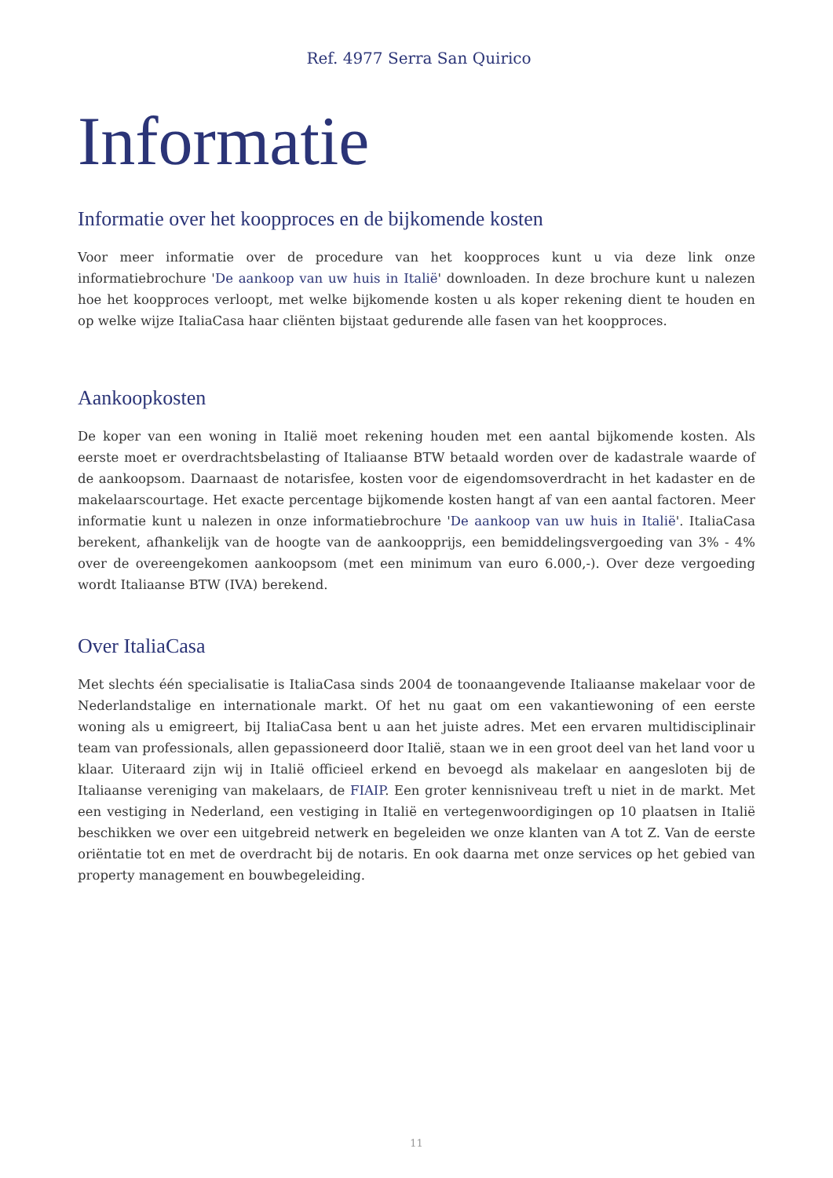Ref. 4977 Serra San Quirico
Informatie
Informatie over het koopproces en de bijkomende kosten
Voor meer informatie over de procedure van het koopproces kunt u via deze link onze informatiebrochure 'De aankoop van uw huis in Italië' downloaden. In deze brochure kunt u nalezen hoe het koopproces verloopt, met welke bijkomende kosten u als koper rekening dient te houden en op welke wijze ItaliaCasa haar cliënten bijstaat gedurende alle fasen van het koopproces.
Aankoopkosten
De koper van een woning in Italië moet rekening houden met een aantal bijkomende kosten. Als eerste moet er overdrachtsbelasting of Italiaanse BTW betaald worden over de kadastrale waarde of de aankoopsom. Daarnaast de notarisfee, kosten voor de eigendomsoverdracht in het kadaster en de makelaarscourtage. Het exacte percentage bijkomende kosten hangt af van een aantal factoren. Meer informatie kunt u nalezen in onze informatiebrochure 'De aankoop van uw huis in Italië'. ItaliaCasa berekent, afhankelijk van de hoogte van de aankoopprijs, een bemiddelingsvergoeding van 3% - 4% over de overeengekomen aankoopsom (met een minimum van euro 6.000,-). Over deze vergoeding wordt Italiaanse BTW (IVA) berekend.
Over ItaliaCasa
Met slechts één specialisatie is ItaliaCasa sinds 2004 de toonaangevende Italiaanse makelaar voor de Nederlandstalige en internationale markt. Of het nu gaat om een vakantiewoning of een eerste woning als u emigreert, bij ItaliaCasa bent u aan het juiste adres. Met een ervaren multidisciplinair team van professionals, allen gepassioneerd door Italië, staan we in een groot deel van het land voor u klaar. Uiteraard zijn wij in Italië officieel erkend en bevoegd als makelaar en aangesloten bij de Italiaanse vereniging van makelaars, de FIAIP. Een groter kennisniveau treft u niet in de markt. Met een vestiging in Nederland, een vestiging in Italië en vertegenwoordigingen op 10 plaatsen in Italië beschikken we over een uitgebreid netwerk en begeleiden we onze klanten van A tot Z. Van de eerste oriëntatie tot en met de overdracht bij de notaris. En ook daarna met onze services op het gebied van property management en bouwbegeleiding.
11